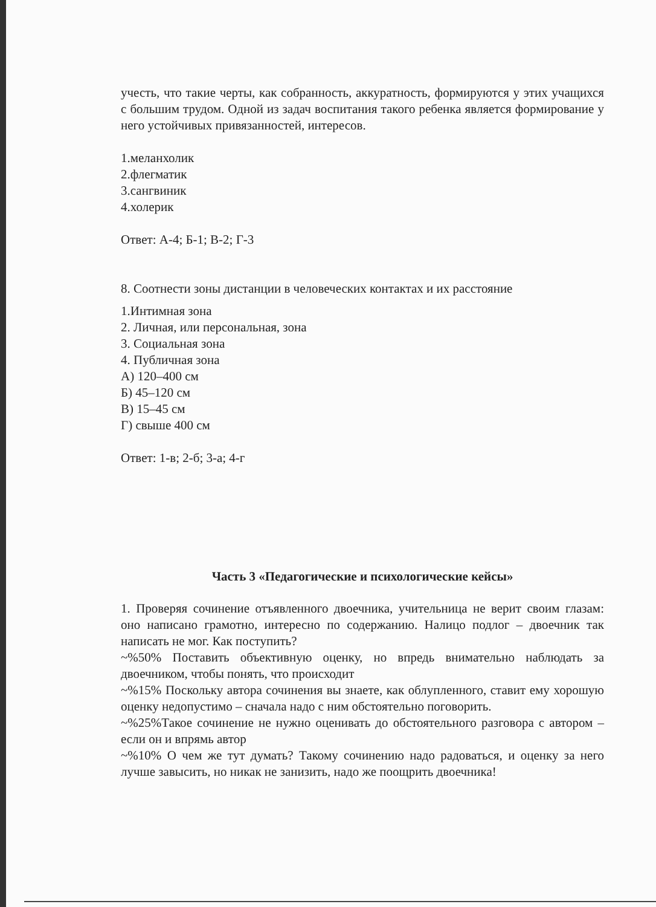учесть, что такие черты, как собранность, аккуратность, формируются у этих учащихся с большим трудом. Одной из задач воспитания такого ребенка является формирование у него устойчивых привязанностей, интересов.
1.меланхолик
2.флегматик
3.сангвиник
4.холерик
Ответ: А-4; Б-1; В-2; Г-3
8. Соотнести зоны дистанции в человеческих контактах и их расстояние
1.Интимная зона
2. Личная, или персональная, зона
3. Социальная зона
4. Публичная зона
А) 120–400 см
Б) 45–120 см
В) 15–45 см
Г) свыше 400 см
Ответ: 1-в; 2-б; 3-а; 4-г
Часть 3 «Педагогические и психологические кейсы»
1. Проверяя сочинение отъявленного двоечника, учительница не верит своим глазам: оно написано грамотно, интересно по содержанию. Налицо подлог – двоечник так написать не мог. Как поступить?
~%50% Поставить объективную оценку, но впредь внимательно наблюдать за двоечником, чтобы понять, что происходит
~%15% Поскольку автора сочинения вы знаете, как облупленного, ставит ему хорошую оценку недопустимо – сначала надо с ним обстоятельно поговорить.
~%25%Такое сочинение не нужно оценивать до обстоятельного разговора с автором – если он и впрямь автор
~%10% О чем же тут думать? Такому сочинению надо радоваться, и оценку за него лучше завысить, но никак не занизить, надо же поощрить двоечника!